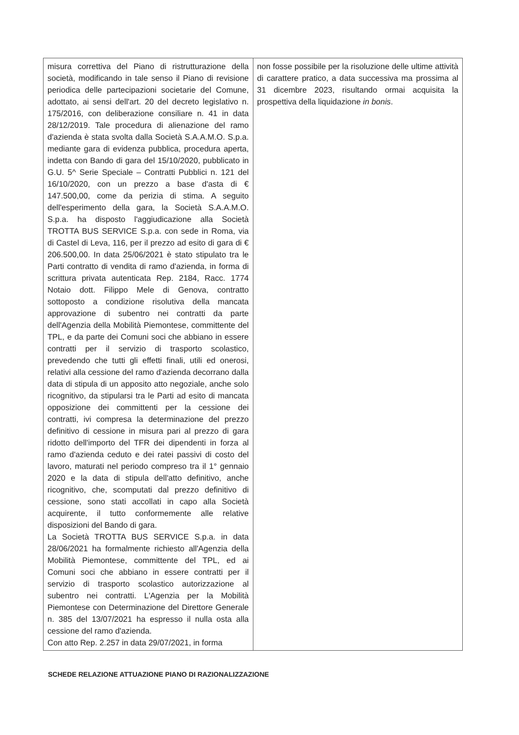| misura correttiva del Piano di ristrutturazione della società, modificando in tale senso il Piano di revisione periodica delle partecipazioni societarie del Comune, adottato, ai sensi dell'art. 20 del decreto legislativo n. 175/2016, con deliberazione consiliare n. 41 in data 28/12/2019. Tale procedura di alienazione del ramo d'azienda è stata svolta dalla Società S.A.A.M.O. S.p.a. mediante gara di evidenza pubblica, procedura aperta, indetta con Bando di gara del 15/10/2020, pubblicato in G.U. 5^ Serie Speciale – Contratti Pubblici n. 121 del 16/10/2020, con un prezzo a base d'asta di € 147.500,00, come da perizia di stima. A seguito dell'esperimento della gara, la Società S.A.A.M.O. S.p.a. ha disposto l'aggiudicazione alla Società TROTTA BUS SERVICE S.p.a. con sede in Roma, via di Castel di Leva, 116, per il prezzo ad esito di gara di € 206.500,00. In data 25/06/2021 è stato stipulato tra le Parti contratto di vendita di ramo d'azienda, in forma di scrittura privata autenticata Rep. 2184, Racc. 1774 Notaio dott. Filippo Mele di Genova, contratto sottoposto a condizione risolutiva della mancata approvazione di subentro nei contratti da parte dell'Agenzia della Mobilità Piemontese, committente del TPL, e da parte dei Comuni soci che abbiano in essere contratti per il servizio di trasporto scolastico, prevedendo che tutti gli effetti finali, utili ed onerosi, relativi alla cessione del ramo d'azienda decorrano dalla data di stipula di un apposito atto negoziale, anche solo ricognitivo, da stipularsi tra le Parti ad esito di mancata opposizione dei committenti per la cessione dei contratti, ivi compresa la determinazione del prezzo definitivo di cessione in misura pari al prezzo di gara ridotto dell'importo del TFR dei dipendenti in forza al ramo d'azienda ceduto e dei ratei passivi di costo del lavoro, maturati nel periodo compreso tra il 1° gennaio 2020 e la data di stipula dell'atto definitivo, anche ricognitivo, che, scomputati dal prezzo definitivo di cessione, sono stati accollati in capo alla Società acquirente, il tutto conformemente alle relative disposizioni del Bando di gara. La Società TROTTA BUS SERVICE S.p.a. in data 28/06/2021 ha formalmente richiesto all'Agenzia della Mobilità Piemontese, committente del TPL, ed ai Comuni soci che abbiano in essere contratti per il servizio di trasporto scolastico autorizzazione al subentro nei contratti. L'Agenzia per la Mobilità Piemontese con Determinazione del Direttore Generale n. 385 del 13/07/2021 ha espresso il nulla osta alla cessione del ramo d'azienda. Con atto Rep. 2.257 in data 29/07/2021, in forma | non fosse possibile per la risoluzione delle ultime attività di carattere pratico, a data successiva ma prossima al 31 dicembre 2023, risultando ormai acquisita la prospettiva della liquidazione in bonis . |
SCHEDE RELAZIONE ATTUAZIONE PIANO DI RAZIONALIZZAZIONE